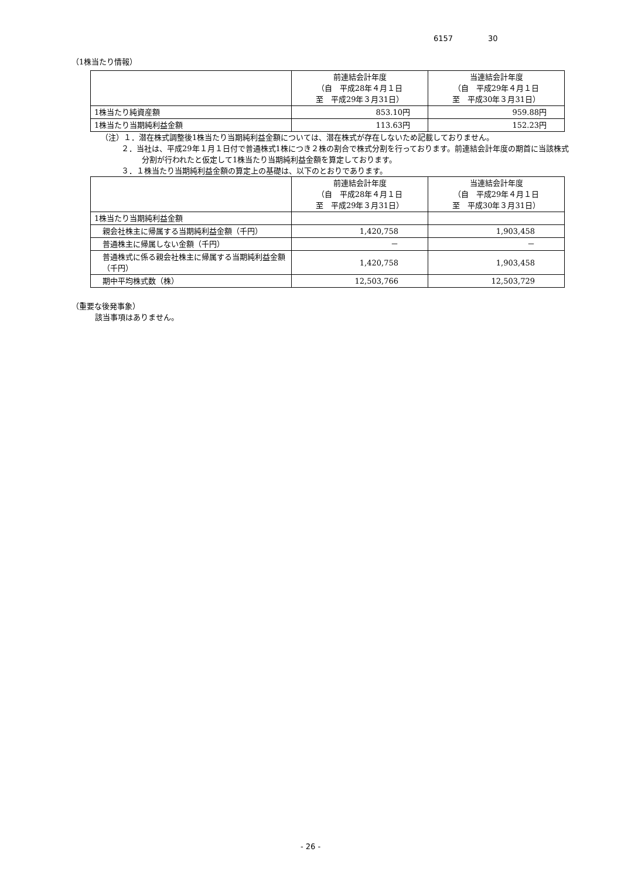6157 30
（1株当たり情報）
| | 前連結会計年度 （自 平成28年４月１日 至 平成29年３月31日） | 当連結会計年度 （自 平成29年４月１日 至 平成30年３月31日） |
| --- | --- | --- |
| 1株当たり純資産額 | 853.10円 | 959.88円 |
| 1株当たり当期純利益金額 | 113.63円 | 152.23円 |
（注）１．潜在株式調整後1株当たり当期純利益金額については、潜在株式が存在しないため記載しておりません。
２．当社は、平成29年１月１日付で普通株式1株につき２株の割合で株式分割を行っております。前連結会計年度の期首に当該株式分割が行われたと仮定して1株当たり当期純利益金額を算定しております。
３．１株当たり当期純利益金額の算定上の基礎は、以下のとおりであります。
| | 前連結会計年度 （自 平成28年４月１日 至 平成29年３月31日） | 当連結会計年度 （自 平成29年４月１日 至 平成30年３月31日） |
| --- | --- | --- |
| 1株当たり当期純利益金額 | | |
| 親会社株主に帰属する当期純利益金額（千円） | 1,420,758 | 1,903,458 |
| 普通株主に帰属しない金額（千円） | － | － |
| 普通株式に係る親会社株主に帰属する当期純利益金額（千円） | 1,420,758 | 1,903,458 |
| 期中平均株式数（株） | 12,503,766 | 12,503,729 |
（重要な後発事象）
該当事項はありません。
- 26 -